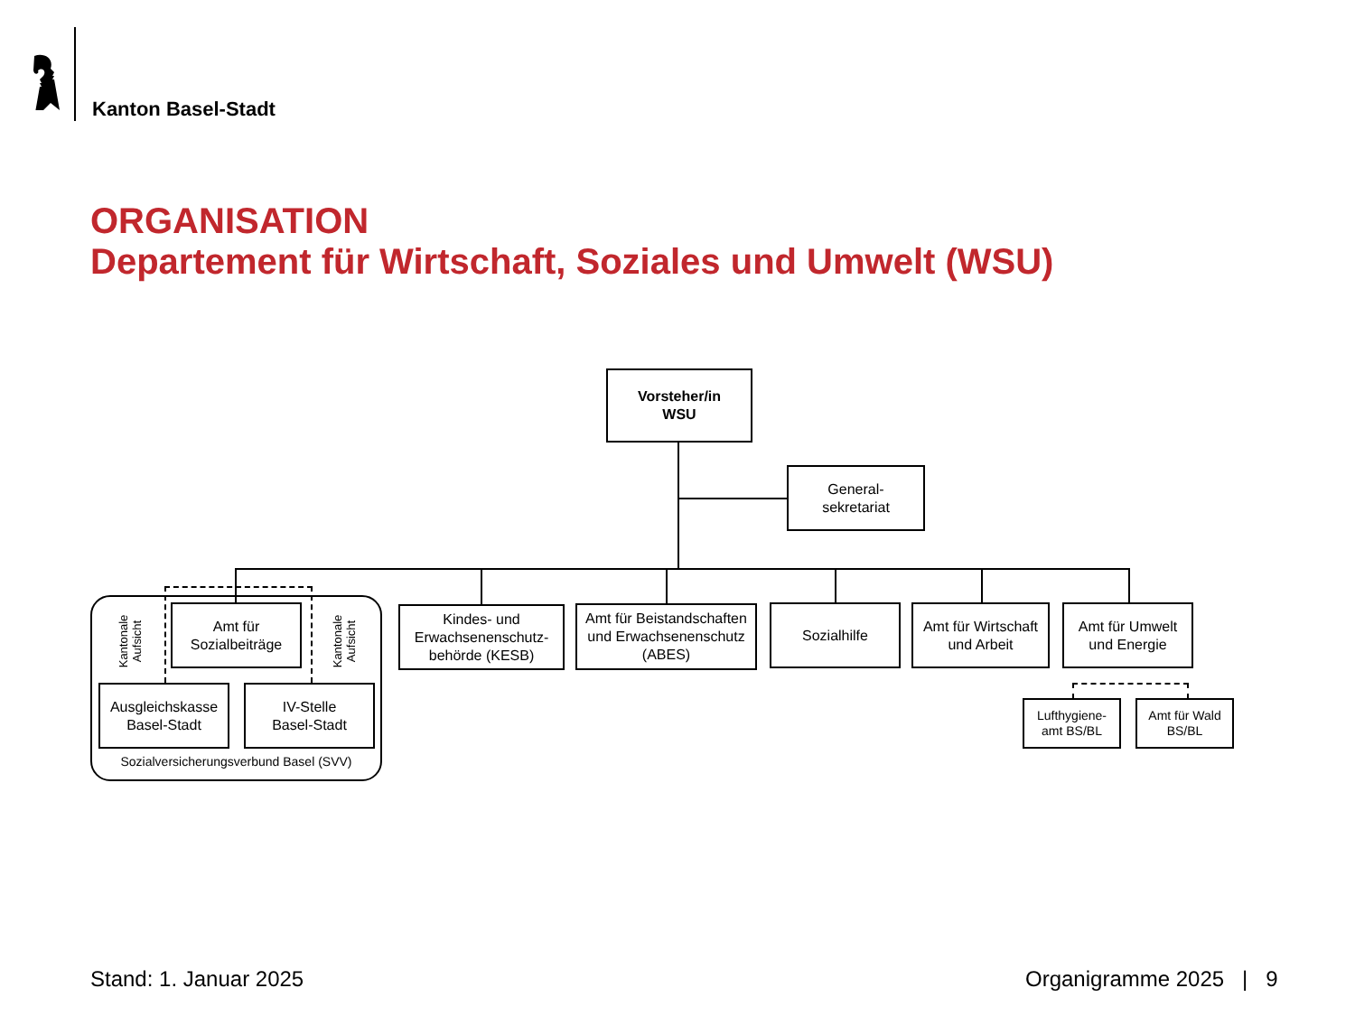Kanton Basel-Stadt
ORGANISATION
Departement für Wirtschaft, Soziales und Umwelt (WSU)
Vorsteher/in
WSU
General-
sekretariat
Kantonale
Aufsicht
Kantonale
Aufsicht
Amt für
Sozialbeiträge
Ausgleichskasse
Basel-Stadt
IV-Stelle
Basel-Stadt
Sozialversicherungsverbund Basel (SVV)
Kindes- und
Erwachsenenschutz-
behörde (KESB)
Amt für Beistandschaften und Erwachsenenschutz (ABES)
Sozialhilfe
Amt für Wirtschaft
und Arbeit
Amt für Umwelt
und Energie
Lufthygiene-
amt BS/BL
Amt für Wald
BS/BL
Stand: 1. Januar 2025 Organigramme 2025 | 9